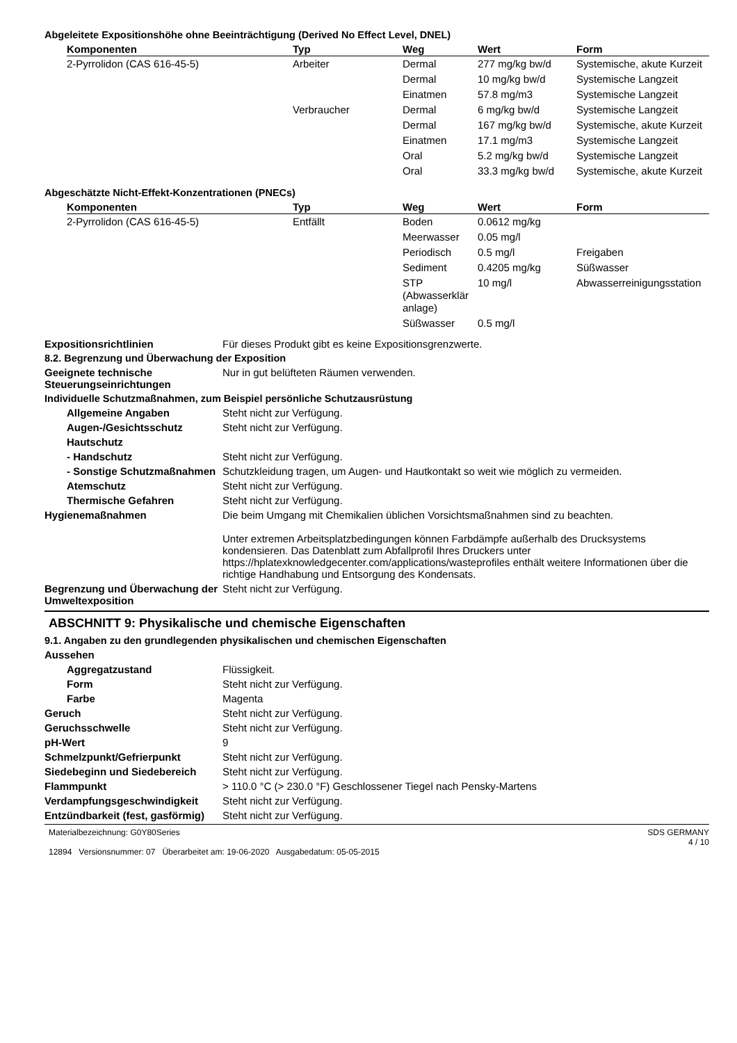Abgeleitete Expositionshöhe ohne Beeinträchtigung (Derived No Effect Level, DNEL)
| Komponenten | Typ | Weg | Wert | Form |
| --- | --- | --- | --- | --- |
| 2-Pyrrolidon (CAS 616-45-5) | Arbeiter | Dermal | 277 mg/kg bw/d | Systemische, akute Kurzeit |
| | | Dermal | 10 mg/kg bw/d | Systemische Langzeit |
| | | Einatmen | 57.8 mg/m3 | Systemische Langzeit |
| | Verbraucher | Dermal | 6 mg/kg bw/d | Systemische Langzeit |
| | | Dermal | 167 mg/kg bw/d | Systemische, akute Kurzeit |
| | | Einatmen | 17.1 mg/m3 | Systemische Langzeit |
| | | Oral | 5.2 mg/kg bw/d | Systemische Langzeit |
| | | Oral | 33.3 mg/kg bw/d | Systemische, akute Kurzeit |
Abgeschätzte Nicht-Effekt-Konzentrationen (PNECs)
| Komponenten | Typ | Weg | Wert | Form |
| --- | --- | --- | --- | --- |
| 2-Pyrrolidon (CAS 616-45-5) | Entfällt | Boden | 0.0612 mg/kg | |
| | | Meerwasser | 0.05 mg/l | |
| | | Periodisch | 0.5 mg/l | Freigaben |
| | | Sediment | 0.4205 mg/kg | Süßwasser |
| | | STP (Abwasserklär anlage) | 10 mg/l | Abwasserreinigungsstation |
| | | Süßwasser | 0.5 mg/l | |
Expositionsrichtlinien Für dieses Produkt gibt es keine Expositionsgrenzwerte.
8.2. Begrenzung und Überwachung der Exposition
Geeignete technische Steuerungseinrichtungen
Nur in gut belüfteten Räumen verwenden.
Individuelle Schutzmaßnahmen, zum Beispiel persönliche Schutzausrüstung
Allgemeine Angaben Steht nicht zur Verfügung.
Augen-/Gesichtsschutz Steht nicht zur Verfügung.
Hautschutz
- Handschutz Steht nicht zur Verfügung.
- Sonstige Schutzmaßnahmen
Schutzkleidung tragen, um Augen- und Hautkontakt so weit wie möglich zu vermeiden.
Atemschutz Steht nicht zur Verfügung.
Thermische Gefahren Steht nicht zur Verfügung.
Hygienemaßnahmen Die beim Umgang mit Chemikalien üblichen Vorsichtsmaßnahmen sind zu beachten.
Unter extremen Arbeitsplatzbedingungen können Farbdämpfe außerhalb des Drucksystems kondensieren. Das Datenblatt zum Abfallprofil Ihres Druckers unter https://hplatexknowledgecenter.com/applications/wasteprofiles enthält weitere Informationen über die richtige Handhabung und Entsorgung des Kondensats.
Begrenzung und Überwachung der Umweltexposition
Steht nicht zur Verfügung.
ABSCHNITT 9: Physikalische und chemische Eigenschaften
9.1. Angaben zu den grundlegenden physikalischen und chemischen Eigenschaften
Aussehen
Aggregatzustand Flüssigkeit.
Form Steht nicht zur Verfügung.
Farbe Magenta
Geruch Steht nicht zur Verfügung.
Geruchsschwelle Steht nicht zur Verfügung.
pH-Wert 9
Schmelzpunkt/Gefrierpunkt Steht nicht zur Verfügung.
Siedebeginn und Siedebereich Steht nicht zur Verfügung.
Flammpunkt > 110.0 °C (> 230.0 °F) Geschlossener Tiegel nach Pensky-Martens
Verdampfungsgeschwindigkeit Steht nicht zur Verfügung.
Entzündbarkeit (fest, gasförmig)
Steht nicht zur Verfügung.
Materialbezeichnung: G0Y80Series
12894 Versionsnummer: 07 Überarbeitet am: 19-06-2020 Ausgabedatum: 05-05-2015
SDS GERMANY
4 / 10